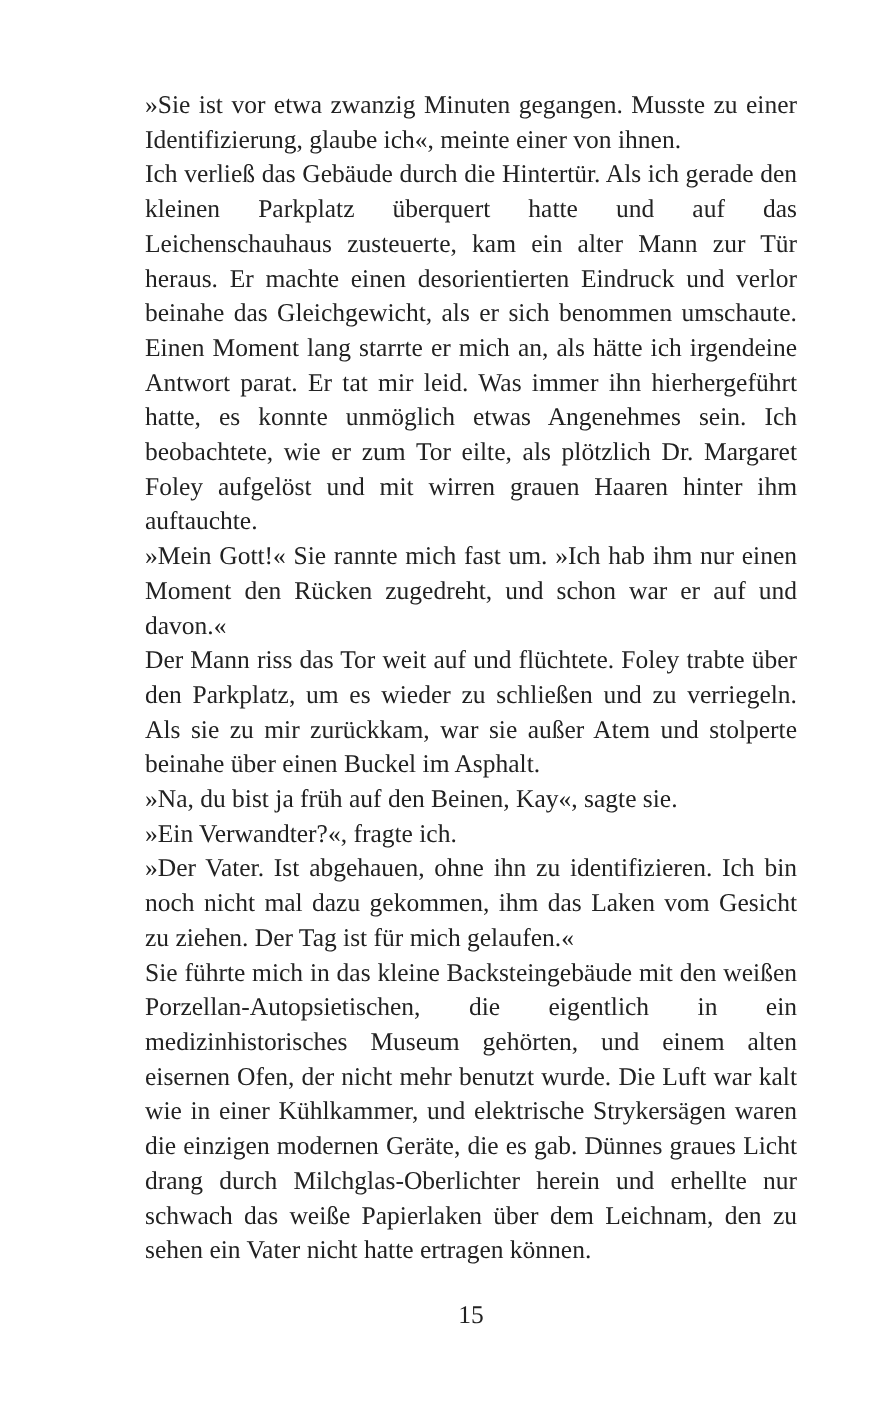»Sie ist vor etwa zwanzig Minuten gegangen. Musste zu einer Identifizierung, glaube ich«, meinte einer von ihnen.
Ich verließ das Gebäude durch die Hintertür. Als ich gerade den kleinen Parkplatz überquert hatte und auf das Leichenschauhaus zusteuerte, kam ein alter Mann zur Tür heraus. Er machte einen desorientierten Eindruck und verlor beinahe das Gleichgewicht, als er sich benommen umschaute. Einen Moment lang starrte er mich an, als hätte ich irgendeine Antwort parat. Er tat mir leid. Was immer ihn hierhergeführt hatte, es konnte unmöglich etwas Angenehmes sein. Ich beobachtete, wie er zum Tor eilte, als plötzlich Dr. Margaret Foley aufgelöst und mit wirren grauen Haaren hinter ihm auftauchte.
»Mein Gott!« Sie rannte mich fast um. »Ich hab ihm nur einen Moment den Rücken zugedreht, und schon war er auf und davon.«
Der Mann riss das Tor weit auf und flüchtete. Foley trabte über den Parkplatz, um es wieder zu schließen und zu verriegeln. Als sie zu mir zurückkam, war sie außer Atem und stolperte beinahe über einen Buckel im Asphalt.
»Na, du bist ja früh auf den Beinen, Kay«, sagte sie.
»Ein Verwandter?«, fragte ich.
»Der Vater. Ist abgehauen, ohne ihn zu identifizieren. Ich bin noch nicht mal dazu gekommen, ihm das Laken vom Gesicht zu ziehen. Der Tag ist für mich gelaufen.«
Sie führte mich in das kleine Backsteingebäude mit den weißen Porzellan-Autopsietischen, die eigentlich in ein medizinhistorisches Museum gehörten, und einem alten eisernen Ofen, der nicht mehr benutzt wurde. Die Luft war kalt wie in einer Kühlkammer, und elektrische Strykersägen waren die einzigen modernen Geräte, die es gab. Dünnes graues Licht drang durch Milchglas-Oberlichter herein und erhellte nur schwach das weiße Papierlaken über dem Leichnam, den zu sehen ein Vater nicht hatte ertragen können.
15